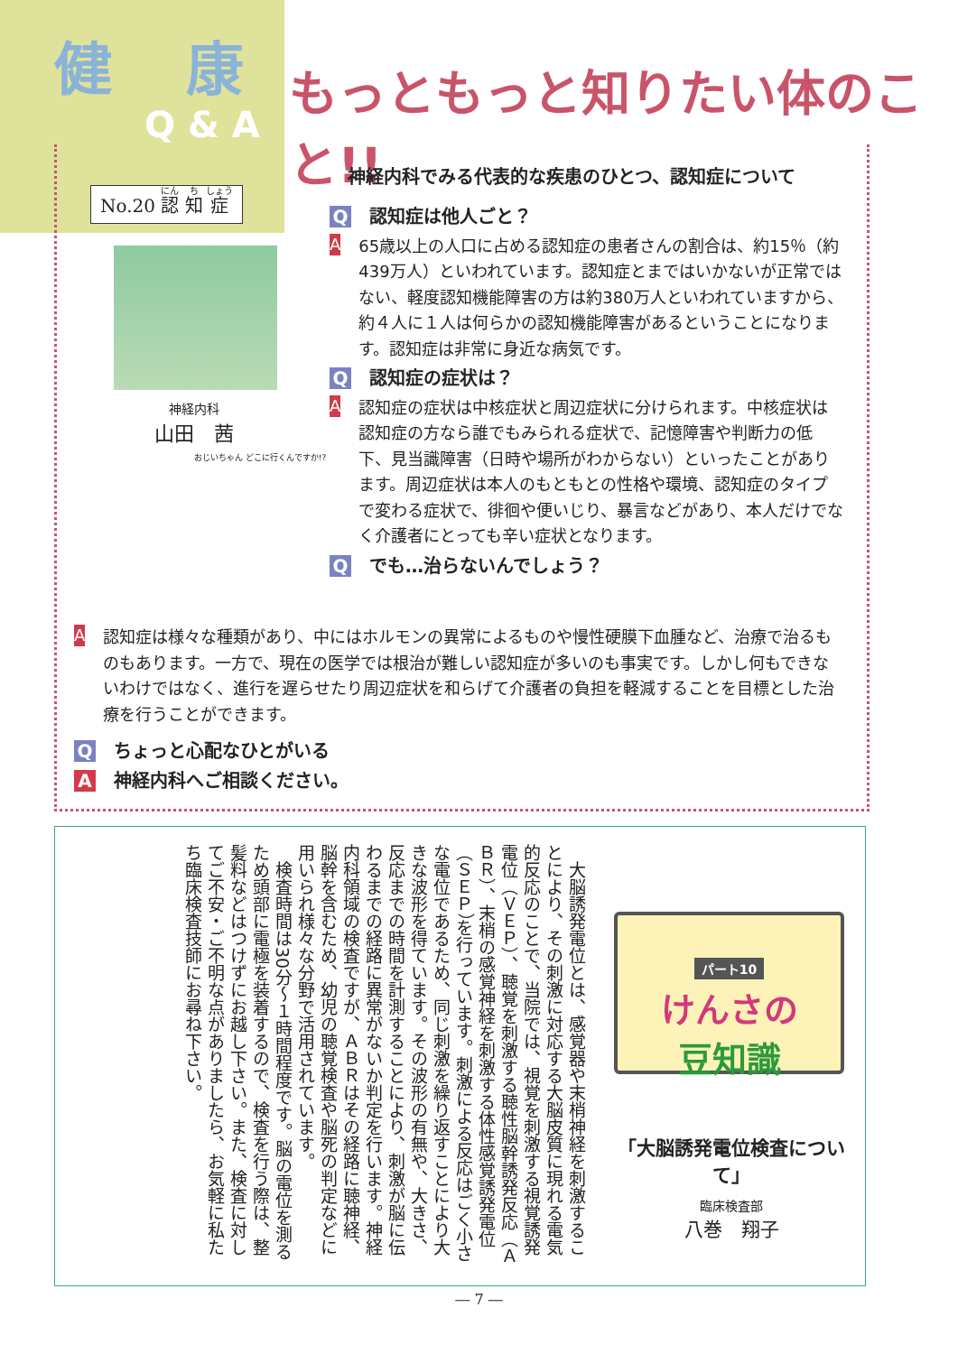健 康
Q & A
No.20 認 知 症
もっともっと知りたい体のこと!!
神経内科でみる代表的な疾患のひとつ、認知症について
Q認知症は他人ごと？
A
65歳以上の人口に占める認知症の患者さんの割合は、約15％（約439万人）といわれています。認知症とまではいかないが正常ではない、軽度認知機能障害の方は約380万人といわれていますから、約４人に１人は何らかの認知機能障害があるということになります。認知症は非常に身近な病気です。
Q認知症の症状は？
A
認知症の症状は中核症状と周辺症状に分けられます。中核症状は認知症の方なら誰でもみられる症状で、記憶障害や判断力の低下、見当識障害（日時や場所がわからない）といったことがあります。周辺症状は本人のもともとの性格や環境、認知症のタイプで変わる症状で、徘徊や便いじり、暴言などがあり、本人だけでなく介護者にとっても辛い症状となります。
Qでも…治らないんでしょう？
神経内科
山田　茜
おじいちゃん どこに行くんですか!?
A
認知症は様々な種類があり、中にはホルモンの異常によるものや慢性硬膜下血腫など、治療で治るものもあります。一方で、現在の医学では根治が難しい認知症が多いのも事実です。しかし何もできないわけではなく、進行を遅らせたり周辺症状を和らげて介護者の負担を軽減することを目標とした治療を行うことができます。
Qちょっと心配なひとがいる
A神経内科へご相談ください。
　大脳誘発電位とは、感覚器や末梢神経を刺激することにより、その刺激に対応する大脳皮質に現れる電気的反応のことで、当院では、視覚を刺激する視覚誘発電位（ＶＥＰ）、聴覚を刺激する聴性脳幹誘発反応（ＡＢＲ）、末梢の感覚神経を刺激する体性感覚誘発電位（ＳＥＰ）を行っています。刺激による反応はごく小さな電位であるため、同じ刺激を繰り返すことにより大きな波形を得ています。その波形の有無や、大きさ、反応までの時間を計測することにより、刺激が脳に伝わるまでの経路に異常がないか判定を行います。神経内科領域の検査ですが、ＡＢＲはその経路に聴神経、脳幹を含むため、幼児の聴覚検査や脳死の判定などに用いられ様々な分野で活用されています。
　検査時間は30分～１時間程度です。脳の電位を測るため頭部に電極を装着するので、検査を行う際は、整髪料などはつけずにお越し下さい。また、検査に対してご不安・ご不明な点がありましたら、お気軽に私たち臨床検査技師にお尋ね下さい。
パート10
けんさの
豆知識
「大脳誘発電位検査について」
臨床検査部
八巻　翔子
― 7 ―